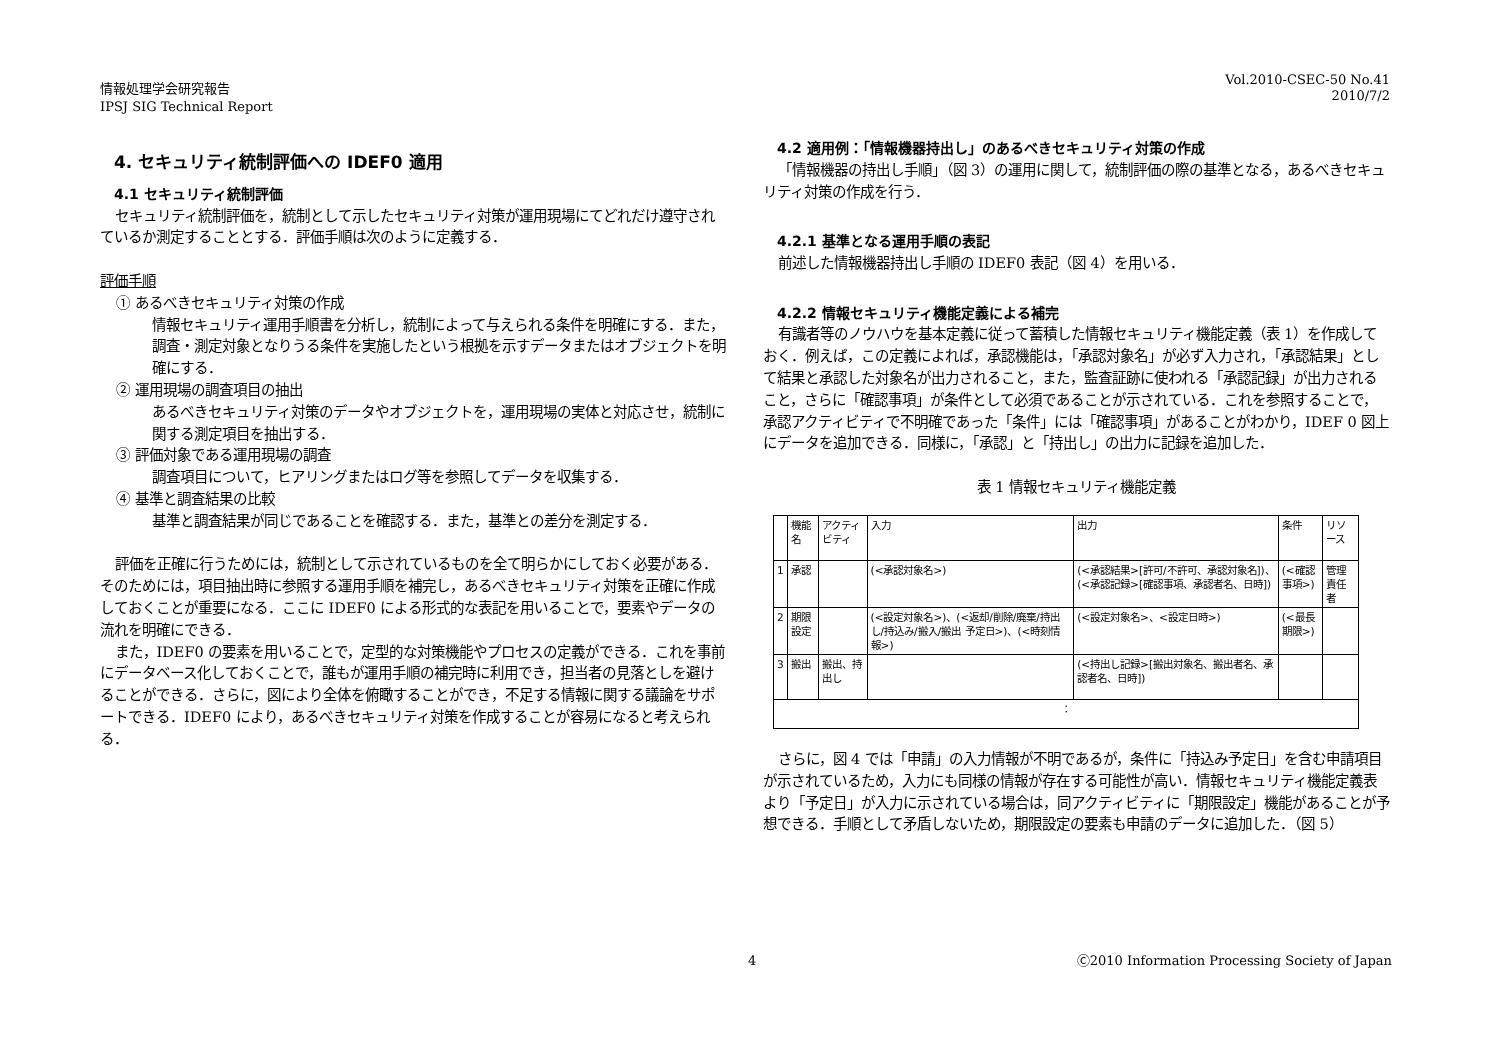情報処理学会研究報告
IPSJ SIG Technical Report
Vol.2010-CSEC-50 No.41
2010/7/2
4. セキュリティ統制評価への IDEF0 適用
4.1 セキュリティ統制評価
セキュリティ統制評価を，統制として示したセキュリティ対策が運用現場にてどれだけ遵守されているか測定することとする．評価手順は次のように定義する．
評価手順
① あるべきセキュリティ対策の作成
情報セキュリティ運用手順書を分析し，統制によって与えられる条件を明確にする．また，調査・測定対象となりうる条件を実施したという根拠を示すデータまたはオブジェクトを明確にする．
② 運用現場の調査項目の抽出
あるべきセキュリティ対策のデータやオブジェクトを，運用現場の実体と対応させ，統制に関する測定項目を抽出する．
③ 評価対象である運用現場の調査
調査項目について，ヒアリングまたはログ等を参照してデータを収集する．
④ 基準と調査結果の比較
基準と調査結果が同じであることを確認する．また，基準との差分を測定する．
評価を正確に行うためには，統制として示されているものを全て明らかにしておく必要がある．そのためには，項目抽出時に参照する運用手順を補完し，あるべきセキュリティ対策を正確に作成しておくことが重要になる．ここに IDEF0 による形式的な表記を用いることで，要素やデータの流れを明確にできる．
また，IDEF0 の要素を用いることで，定型的な対策機能やプロセスの定義ができる．これを事前にデータベース化しておくことで，誰もが運用手順の補完時に利用でき，担当者の見落としを避けることができる．さらに，図により全体を俯瞰することができ，不足する情報に関する議論をサポートできる．IDEF0 により，あるべきセキュリティ対策を作成することが容易になると考えられる．
4.2 適用例：「情報機器持出し」のあるべきセキュリティ対策の作成
「情報機器の持出し手順」（図 3）の運用に関して，統制評価の際の基準となる，あるべきセキュリティ対策の作成を行う．
4.2.1 基準となる運用手順の表記
前述した情報機器持出し手順の IDEF0 表記（図 4）を用いる．
4.2.2 情報セキュリティ機能定義による補完
有識者等のノウハウを基本定義に従って蓄積した情報セキュリティ機能定義（表 1）を作成しておく．例えば，この定義によれば，承認機能は，「承認対象名」が必ず入力され，「承認結果」として結果と承認した対象名が出力されること，また，監査証跡に使われる「承認記録」が出力されること，さらに「確認事項」が条件として必須であることが示されている．これを参照することで，承認アクティビティで不明確であった「条件」には「確認事項」があることがわかり，IDEF 0 図上にデータを追加できる．同様に，「承認」と「持出し」の出力に記録を追加した．
表 1 情報セキュリティ機能定義
| | 機能名 | アクティビティ | 入力 | 出力 | 条件 | リソース |
| 1 | 承認 | | (<承認対象名>) | (<承認結果>[許可/不許可、承認対象名])、(<承認記録>[確認事項、承認者名、日時]) | (<確認事項>) | 管理責任者 |
| 2 | 期限設定 | | (<設定対象名>)、(<返却/削除/廃棄/持出し/持込み/搬入/搬出 予定日>)、(<時刻情報>) | (<設定対象名>、<設定日時>) | (<最長期限>) | |
| 3 | 搬出 | 搬出、持出し | | (<持出し記録>[搬出対象名、搬出者名、承認者名、日時]) | | |
| ： | | | | | | |
さらに，図 4 では「申請」の入力情報が不明であるが，条件に「持込み予定日」を含む申請項目が示されているため，入力にも同様の情報が存在する可能性が高い．情報セキュリティ機能定義表より「予定日」が入力に示されている場合は，同アクティビティに「期限設定」機能があることが予想できる．手順として矛盾しないため，期限設定の要素も申請のデータに追加した．（図 5）
4
Ⓒ2010 Information Processing Society of Japan